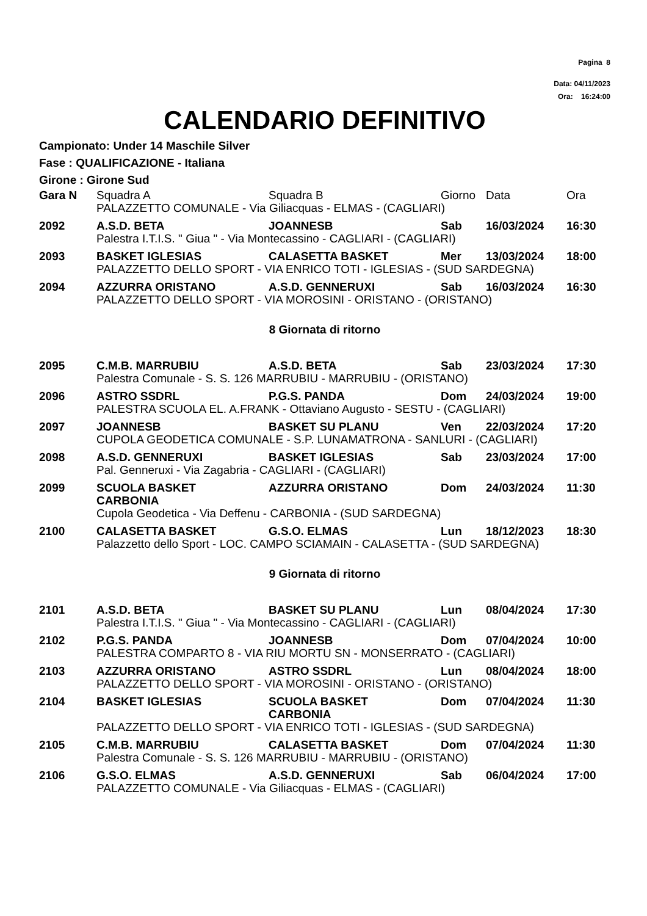Pagina 8
Data: 04/11/2023
Ora: 16:24:00
CALENDARIO DEFINITIVO
Campionato: Under 14 Maschile Silver
Fase : QUALIFICAZIONE - Italiana
Girone : Girone Sud
| Gara N | Squadra A | Squadra B | Giorno | Data | Ora |
| --- | --- | --- | --- | --- | --- |
| | PALAZZETTO COMUNALE - Via Giliacquas - ELMAS - (CAGLIARI) | | | | |
| 2092 | A.S.D. BETA | JOANNESB | Sab | 16/03/2024 | 16:30 |
| | Palestra I.T.I.S. " Giua " - Via Montecassino - CAGLIARI - (CAGLIARI) | | | | |
| 2093 | BASKET IGLESIAS | CALASETTA BASKET | Mer | 13/03/2024 | 18:00 |
| | PALAZZETTO DELLO SPORT - VIA ENRICO TOTI - IGLESIAS - (SUD SARDEGNA) | | | | |
| 2094 | AZZURRA ORISTANO | A.S.D. GENNERUXI | Sab | 16/03/2024 | 16:30 |
| | PALAZZETTO DELLO SPORT - VIA MOROSINI - ORISTANO - (ORISTANO) | | | | |
| 8 Giornata di ritorno | | | | | |
| 2095 | C.M.B. MARRUBIU | A.S.D. BETA | Sab | 23/03/2024 | 17:30 |
| | Palestra Comunale - S. S. 126 MARRUBIU - MARRUBIU - (ORISTANO) | | | | |
| 2096 | ASTRO SSDRL | P.G.S. PANDA | Dom | 24/03/2024 | 19:00 |
| | PALESTRA SCUOLA EL. A.FRANK - Ottaviano Augusto - SESTU - (CAGLIARI) | | | | |
| 2097 | JOANNESB | BASKET SU PLANU | Ven | 22/03/2024 | 17:20 |
| | CUPOLA GEODETICA COMUNALE - S.P. LUNAMATRONA - SANLURI - (CAGLIARI) | | | | |
| 2098 | A.S.D. GENNERUXI | BASKET IGLESIAS | Sab | 23/03/2024 | 17:00 |
| | Pal. Genneruxi - Via Zagabria - CAGLIARI - (CAGLIARI) | | | | |
| 2099 | SCUOLA BASKET CARBONIA | AZZURRA ORISTANO | Dom | 24/03/2024 | 11:30 |
| | Cupola Geodetica - Via Deffenu - CARBONIA - (SUD SARDEGNA) | | | | |
| 2100 | CALASETTA BASKET | G.S.O. ELMAS | Lun | 18/12/2023 | 18:30 |
| | Palazzetto dello Sport - LOC. CAMPO SCIAMAIN - CALASETTA - (SUD SARDEGNA) | | | | |
| 9 Giornata di ritorno | | | | | |
| 2101 | A.S.D. BETA | BASKET SU PLANU | Lun | 08/04/2024 | 17:30 |
| | Palestra I.T.I.S. " Giua " - Via Montecassino - CAGLIARI - (CAGLIARI) | | | | |
| 2102 | P.G.S. PANDA | JOANNESB | Dom | 07/04/2024 | 10:00 |
| | PALESTRA COMPARTO 8 - VIA RIU MORTU SN - MONSERRATO - (CAGLIARI) | | | | |
| 2103 | AZZURRA ORISTANO | ASTRO SSDRL | Lun | 08/04/2024 | 18:00 |
| | PALAZZETTO DELLO SPORT - VIA MOROSINI - ORISTANO - (ORISTANO) | | | | |
| 2104 | BASKET IGLESIAS | SCUOLA BASKET CARBONIA | Dom | 07/04/2024 | 11:30 |
| | PALAZZETTO DELLO SPORT - VIA ENRICO TOTI - IGLESIAS - (SUD SARDEGNA) | | | | |
| 2105 | C.M.B. MARRUBIU | CALASETTA BASKET | Dom | 07/04/2024 | 11:30 |
| | Palestra Comunale - S. S. 126 MARRUBIU - MARRUBIU - (ORISTANO) | | | | |
| 2106 | G.S.O. ELMAS | A.S.D. GENNERUXI | Sab | 06/04/2024 | 17:00 |
| | PALAZZETTO COMUNALE - Via Giliacquas - ELMAS - (CAGLIARI) | | | | |